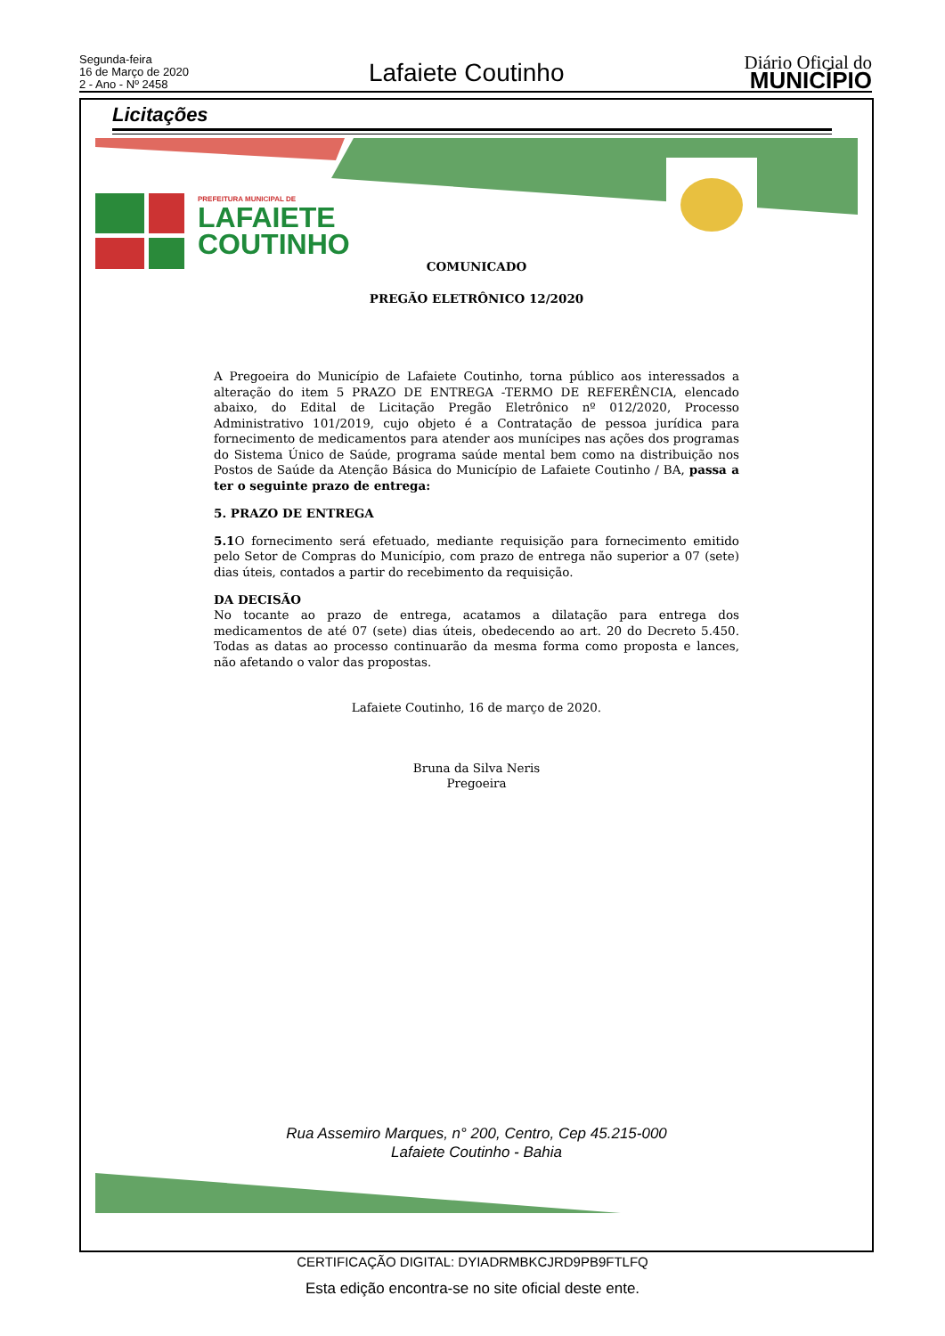Segunda-feira
16 de Março de 2020
2 - Ano - Nº 2458
Lafaiete Coutinho
Diário Oficial do
MUNICÍPIO
Licitações
PREFEITURA MUNICIPAL DE
LAFAIETE
COUTINHO
COMUNICADO
PREGÃO ELETRÔNICO 12/2020
A Pregoeira do Município de Lafaiete Coutinho, torna público aos interessados a alteração do item 5 PRAZO DE ENTREGA -TERMO DE REFERÊNCIA, elencado abaixo, do Edital de Licitação Pregão Eletrônico nº 012/2020, Processo Administrativo 101/2019, cujo objeto é a Contratação de pessoa jurídica para fornecimento de medicamentos para atender aos munícipes nas ações dos programas do Sistema Único de Saúde, programa saúde mental bem como na distribuição nos Postos de Saúde da Atenção Básica do Município de Lafaiete Coutinho / BA, passa a ter o seguinte prazo de entrega:
5. PRAZO DE ENTREGA
5.1 O fornecimento será efetuado, mediante requisição para fornecimento emitido pelo Setor de Compras do Município, com prazo de entrega não superior a 07 (sete) dias úteis, contados a partir do recebimento da requisição.
DA DECISÃO
No tocante ao prazo de entrega, acatamos a dilatação para entrega dos medicamentos de até 07 (sete) dias úteis, obedecendo ao art. 20 do Decreto 5.450. Todas as datas ao processo continuarão da mesma forma como proposta e lances, não afetando o valor das propostas.
Lafaiete Coutinho, 16 de março de 2020.
Bruna da Silva Neris
Pregoeira
Rua Assemiro Marques, n° 200, Centro, Cep 45.215-000
Lafaiete Coutinho - Bahia
CERTIFICAÇÃO DIGITAL: DYIADRMBKCJRD9PB9FTLFQ
Esta edição encontra-se no site oficial deste ente.